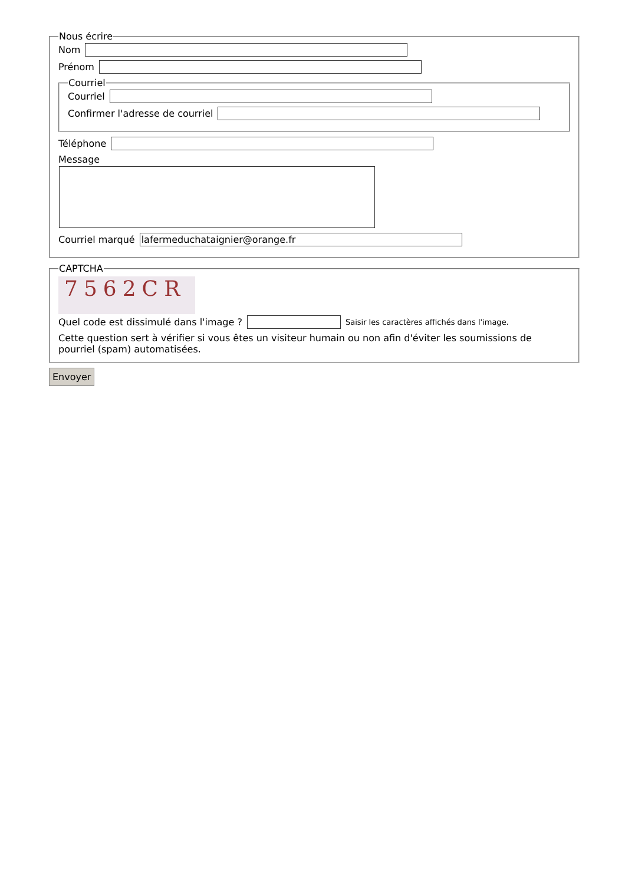Nous écrire
Nom
Prénom
Courriel
Courriel
Confirmer l'adresse de courriel
Téléphone
Message
Courriel marqué lafermeduchataignier@orange.fr
CAPTCHA
7562CR
Quel code est dissimulé dans l'image ? Saisir les caractères affichés dans l'image.
Cette question sert à vérifier si vous êtes un visiteur humain ou non afin d'éviter les soumissions de pourriel (spam) automatisées.
Envoyer